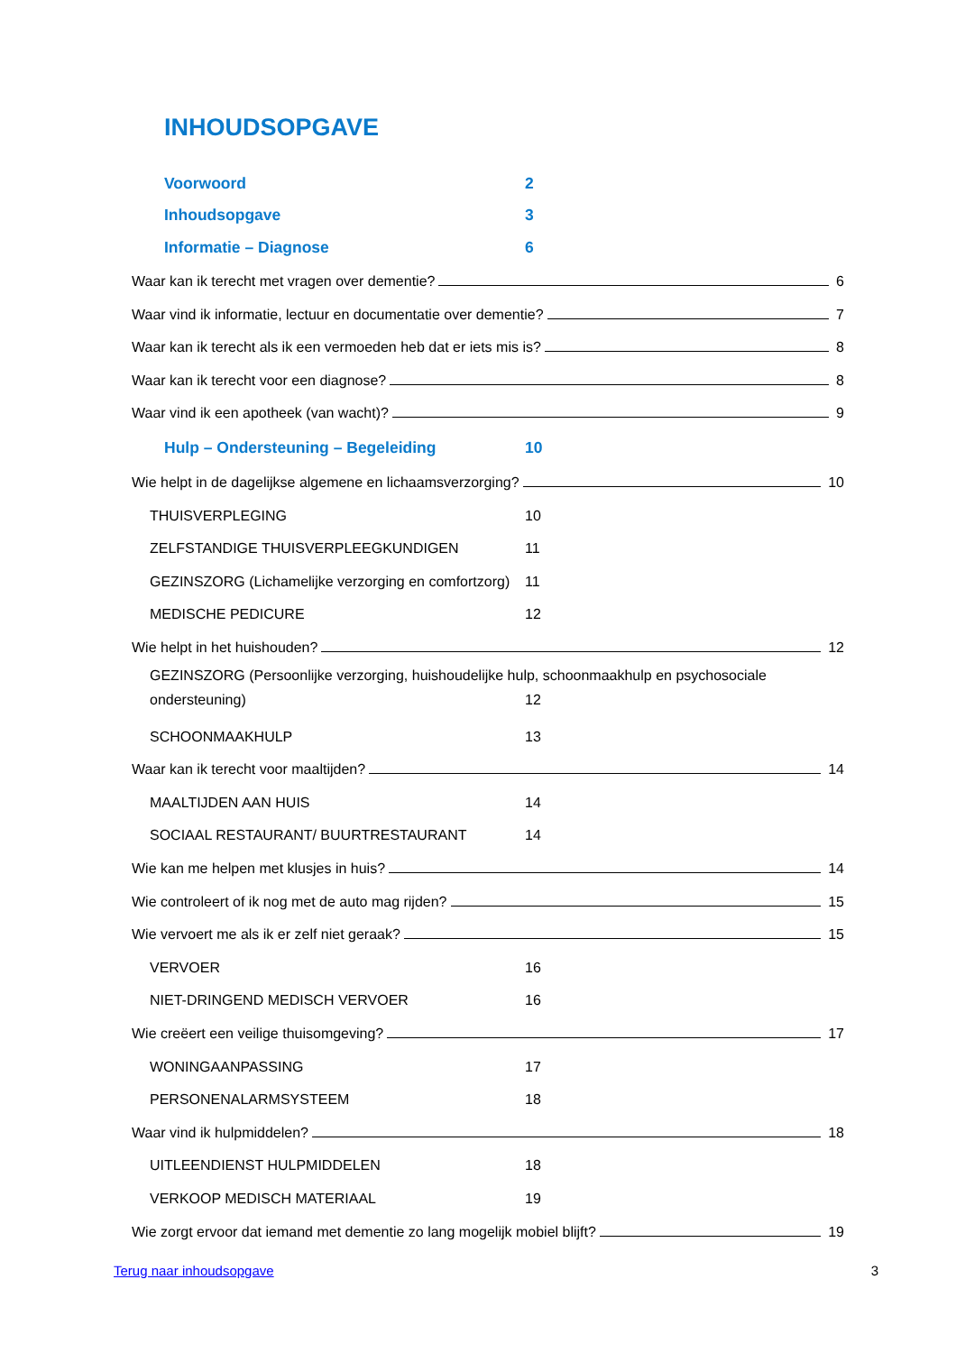INHOUDSOPGAVE
Voorwoord 2
Inhoudsopgave 3
Informatie – Diagnose 6
Waar kan ik terecht met vragen over dementie? 6
Waar vind ik informatie, lectuur en documentatie over dementie? 7
Waar kan ik terecht als ik een vermoeden heb dat er iets mis is? 8
Waar kan ik terecht voor een diagnose? 8
Waar vind ik een apotheek (van wacht)? 9
Hulp – Ondersteuning – Begeleiding 10
Wie helpt in de dagelijkse algemene en lichaamsverzorging? 10
THUISVERPLEGING 10
ZELFSTANDIGE THUISVERPLEEGKUNDIGEN 11
GEZINSZORG (Lichamelijke verzorging en comfortzorg) 11
MEDISCHE PEDICURE 12
Wie helpt in het huishouden? 12
GEZINSZORG (Persoonlijke verzorging, huishoudelijke hulp, schoonmaakhulp en psychosociale
ondersteuning) 12
SCHOONMAAKHULP 13
Waar kan ik terecht voor maaltijden? 14
MAALTIJDEN AAN HUIS 14
SOCIAAL RESTAURANT/ BUURTRESTAURANT 14
Wie kan me helpen met klusjes in huis? 14
Wie controleert of ik nog met de auto mag rijden? 15
Wie vervoert me als ik er zelf niet geraak? 15
VERVOER 16
NIET-DRINGEND MEDISCH VERVOER 16
Wie creëert een veilige thuisomgeving? 17
WONINGAANPASSING 17
PERSONENALARMSYSTEEM 18
Waar vind ik hulpmiddelen? 18
UITLEENDIENST HULPMIDDELEN 18
VERKOOP MEDISCH MATERIAAL 19
Wie zorgt ervoor dat iemand met dementie zo lang mogelijk mobiel blijft? 19
Terug naar inhoudsopgave 3